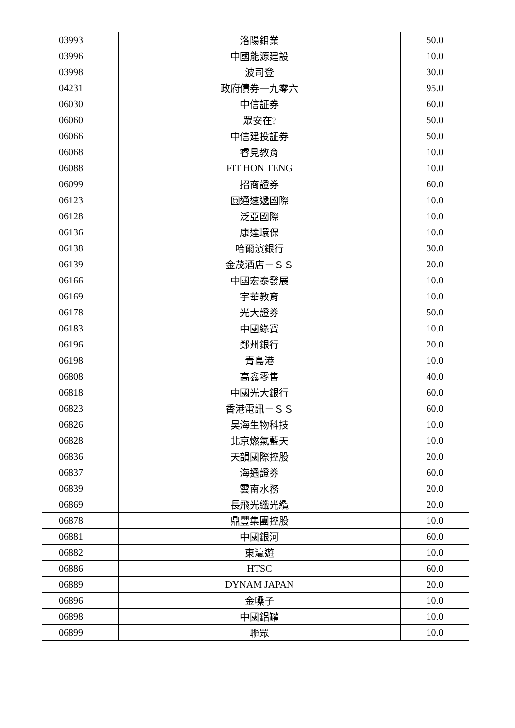| 03993 | 洛陽鉬業 | 50.0 |
| 03996 | 中國能源建設 | 10.0 |
| 03998 | 波司登 | 30.0 |
| 04231 | 政府債券一九零六 | 95.0 |
| 06030 | 中信証券 | 60.0 |
| 06060 | 眾安在? | 50.0 |
| 06066 | 中信建投証券 | 50.0 |
| 06068 | 睿見教育 | 10.0 |
| 06088 | FIT HON TENG | 10.0 |
| 06099 | 招商證券 | 60.0 |
| 06123 | 圓通速遞國際 | 10.0 |
| 06128 | 泛亞國際 | 10.0 |
| 06136 | 康達環保 | 10.0 |
| 06138 | 哈爾濱銀行 | 30.0 |
| 06139 | 金茂酒店－ＳＳ | 20.0 |
| 06166 | 中國宏泰發展 | 10.0 |
| 06169 | 宇華教育 | 10.0 |
| 06178 | 光大證券 | 50.0 |
| 06183 | 中國綠寶 | 10.0 |
| 06196 | 鄭州銀行 | 20.0 |
| 06198 | 青島港 | 10.0 |
| 06808 | 高鑫零售 | 40.0 |
| 06818 | 中國光大銀行 | 60.0 |
| 06823 | 香港電訊－ＳＳ | 60.0 |
| 06826 | 昊海生物科技 | 10.0 |
| 06828 | 北京燃氣藍天 | 10.0 |
| 06836 | 天韻國際控股 | 20.0 |
| 06837 | 海通證券 | 60.0 |
| 06839 | 雲南水務 | 20.0 |
| 06869 | 長飛光纖光纜 | 20.0 |
| 06878 | 鼎豐集團控股 | 10.0 |
| 06881 | 中國銀河 | 60.0 |
| 06882 | 東瀛遊 | 10.0 |
| 06886 | HTSC | 60.0 |
| 06889 | DYNAM JAPAN | 20.0 |
| 06896 | 金嗓子 | 10.0 |
| 06898 | 中國鋁罐 | 10.0 |
| 06899 | 聯眾 | 10.0 |